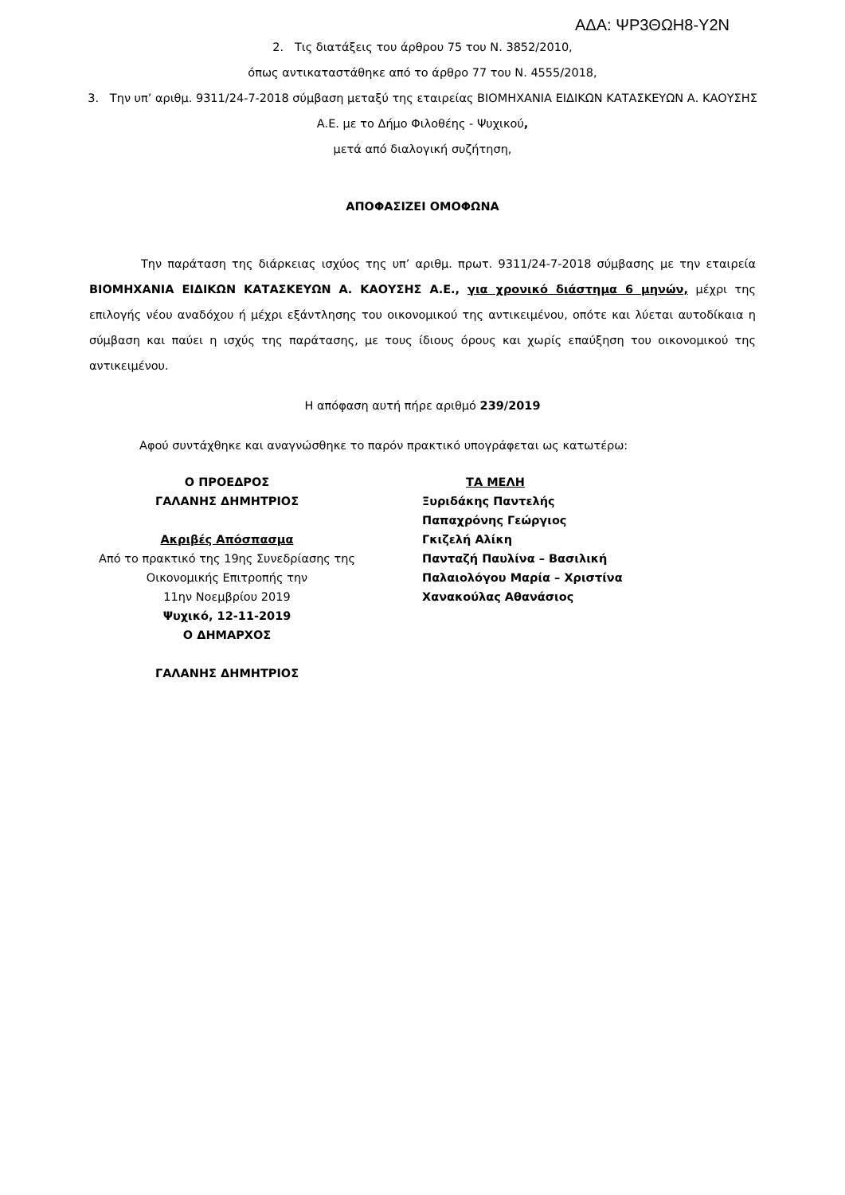ΑΔΑ: ΨΡ3ΘΩΗ8-Υ2Ν
2. Τις διατάξεις του άρθρου 75 του Ν. 3852/2010,
όπως αντικαταστάθηκε από το άρθρο 77 του Ν. 4555/2018,
3. Την υπ’ αριθμ. 9311/24-7-2018 σύμβαση μεταξύ της εταιρείας ΒΙΟΜΗΧΑΝΙΑ ΕΙΔΙΚΩΝ ΚΑΤΑΣΚΕΥΩΝ Α. ΚΑΟΥΣΗΣ Α.Ε. με το Δήμο Φιλοθέης - Ψυχικού,
μετά από διαλογική συζήτηση,
ΑΠΟΦΑΣΙΖΕΙ ΟΜΟΦΩΝΑ
Την παράταση της διάρκειας ισχύος της υπ’ αριθμ. πρωτ. 9311/24-7-2018 σύμβασης με την εταιρεία ΒΙΟΜΗΧΑΝΙΑ ΕΙΔΙΚΩΝ ΚΑΤΑΣΚΕΥΩΝ Α. ΚΑΟΥΣΗΣ Α.Ε., για χρονικό διάστημα 6 μηνών, μέχρι της επιλογής νέου αναδόχου ή μέχρι εξάντλησης του οικονομικού της αντικειμένου, οπότε και λύεται αυτοδίκαια η σύμβαση και παύει η ισχύς της παράτασης, με τους ίδιους όρους και χωρίς επαύξηση του οικονομικού της αντικειμένου.
Η απόφαση αυτή πήρε αριθμό 239/2019
Αφού συντάχθηκε και αναγνώσθηκε το παρόν πρακτικό υπογράφεται ως κατωτέρω:
Ο ΠΡΟΕΔΡΟΣ
ΓΑΛΑΝΗΣ ΔΗΜΗΤΡΙΟΣ
Ακριβές Απόσπασμα
Από το πρακτικό της 19ης Συνεδρίασης της
Οικονομικής Επιτροπής την
11ην Νοεμβρίου 2019
Ψυχικό, 12-11-2019
Ο ΔΗΜΑΡΧΟΣ
ΓΑΛΑΝΗΣ ΔΗΜΗΤΡΙΟΣ
ΤΑ ΜΕΛΗ
Ξυριδάκης Παντελής
Παπαχρόνης Γεώργιος
Γκιζελή Αλίκη
Πανταζή Παυλίνα – Βασιλική
Παλαιολόγου Μαρία – Χριστίνα
Χανακούλας Αθανάσιος